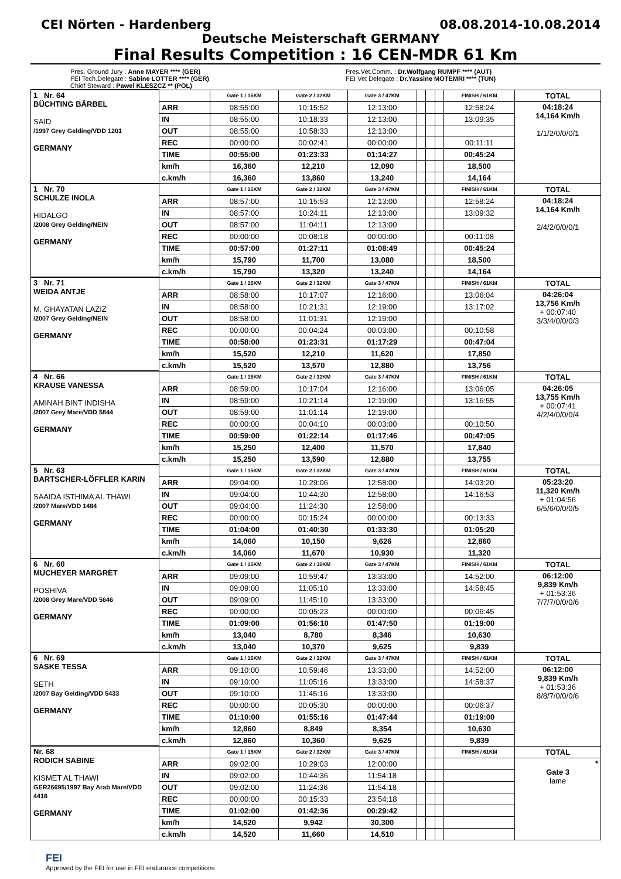CEI Nörten - Hardenberg 08.08.2014-10.08.2014
Deutsche Meisterschaft GERMANY
Final Results Competition : 16 CEN-MDR 61 Km
Pres. Ground Jury : Anne MAYER **** (GER)
FEI Tech.Delegate : Sabine LOTTER **** (GER)
Chief Steward : Pawel KLESZCZ ** (POL)
Pres.Vet.Comm. : Dr.Wolfgang RUMPF **** (AUT)
FEI Vet Delegate : Dr.Yassine MOTEMRI **** (TUN)
| 1 Nr. 64 BÜCHTING BÄRBEL SAID /1997 Grey Gelding/VDD 1201 GERMANY | | Gate 1 / 15KM | Gate 2 / 32KM | Gate 3 / 47KM | | | | FINISH / 61KM | TOTAL |
| | ARR | 08:55:00 | 10:15:52 | 12:13:00 | | | | 12:58:24 | 04:18:24 14,164 Km/h 1/1/2/0/0/0/1 |
| | IN | 08:55:00 | 10:18:33 | 12:13:00 | | | | 13:09:35 | |
| | OUT | 08:55:00 | 10:58:33 | 12:13:00 | | | | | |
| | REC | 00:00:00 | 00:02:41 | 00:00:00 | | | | 00:11:11 | |
| | TIME | 00:55:00 | 01:23:33 | 01:14:27 | | | | 00:45:24 | |
| | km/h | 16,360 | 12,210 | 12,090 | | | | 18,500 | |
| | c.km/h | 16,360 | 13,860 | 13,240 | | | | 14,164 | |
| 1 Nr. 70 SCHULZE INOLA HIDALGO /2008 Grey Gelding/NEIN GERMANY | | Gate 1 / 15KM | Gate 2 / 32KM | Gate 3 / 47KM | | | | FINISH / 61KM | TOTAL |
| | ARR | 08:57:00 | 10:15:53 | 12:13:00 | | | | 12:58:24 | 04:18:24 14,164 Km/h 2/4/2/0/0/0/1 |
| | IN | 08:57:00 | 10:24:11 | 12:13:00 | | | | 13:09:32 | |
| | OUT | 08:57:00 | 11:04:11 | 12:13:00 | | | | | |
| | REC | 00:00:00 | 00:08:18 | 00:00:00 | | | | 00:11:08 | |
| | TIME | 00:57:00 | 01:27:11 | 01:08:49 | | | | 00:45:24 | |
| | km/h | 15,790 | 11,700 | 13,080 | | | | 18,500 | |
| | c.km/h | 15,790 | 13,320 | 13,240 | | | | 14,164 | |
| 3 Nr. 71 WEIDA ANTJE M. GHAYATAN LAZIZ /2007 Grey Gelding/NEIN GERMANY | | Gate 1 / 15KM | Gate 2 / 32KM | Gate 3 / 47KM | | | | FINISH / 61KM | TOTAL |
| | ARR | 08:58:00 | 10:17:07 | 12:16:00 | | | | 13:06:04 | 04:26:04 13,756 Km/h + 00:07:40 3/3/4/0/0/0/3 |
| | IN | 08:58:00 | 10:21:31 | 12:19:00 | | | | 13:17:02 | |
| | OUT | 08:58:00 | 11:01:31 | 12:19:00 | | | | | |
| | REC | 00:00:00 | 00:04:24 | 00:03:00 | | | | 00:10:58 | |
| | TIME | 00:58:00 | 01:23:31 | 01:17:29 | | | | 00:47:04 | |
| | km/h | 15,520 | 12,210 | 11,620 | | | | 17,850 | |
| | c.km/h | 15,520 | 13,570 | 12,880 | | | | 13,756 | |
| 4 Nr. 66 KRAUSE VANESSA AMINAH BINT INDISHA /2007 Grey Mare/VDD 5844 GERMANY | | Gate 1 / 15KM | Gate 2 / 32KM | Gate 3 / 47KM | | | | FINISH / 61KM | TOTAL |
| | ARR | 08:59:00 | 10:17:04 | 12:16:00 | | | | 13:06:05 | 04:26:05 13,755 Km/h + 00:07:41 4/2/4/0/0/0/4 |
| | IN | 08:59:00 | 10:21:14 | 12:19:00 | | | | 13:16:55 | |
| | OUT | 08:59:00 | 11:01:14 | 12:19:00 | | | | | |
| | REC | 00:00:00 | 00:04:10 | 00:03:00 | | | | 00:10:50 | |
| | TIME | 00:59:00 | 01:22:14 | 01:17:46 | | | | 00:47:05 | |
| | km/h | 15,250 | 12,400 | 11,570 | | | | 17,840 | |
| | c.km/h | 15,250 | 13,590 | 12,880 | | | | 13,755 | |
| 5 Nr. 63 BARTSCHER-LÖFFLER KARIN SAAIDA ISTHIMA AL THAWI /2007 Mare/VDD 1484 GERMANY | | Gate 1 / 15KM | Gate 2 / 32KM | Gate 3 / 47KM | | | | FINISH / 61KM | TOTAL |
| | ARR | 09:04:00 | 10:29:06 | 12:58:00 | | | | 14:03:20 | 05:23:20 11,320 Km/h + 01:04:56 6/5/6/0/0/0/5 |
| | IN | 09:04:00 | 10:44:30 | 12:58:00 | | | | 14:16:53 | |
| | OUT | 09:04:00 | 11:24:30 | 12:58:00 | | | | | |
| | REC | 00:00:00 | 00:15:24 | 00:00:00 | | | | 00:13:33 | |
| | TIME | 01:04:00 | 01:40:30 | 01:33:30 | | | | 01:05:20 | |
| | km/h | 14,060 | 10,150 | 9,626 | | | | 12,860 | |
| | c.km/h | 14,060 | 11,670 | 10,930 | | | | 11,320 | |
| 6 Nr. 60 MUCHEYER MARGRET POSHIVA /2008 Grey Mare/VDD 5646 GERMANY | | Gate 1 / 15KM | Gate 2 / 32KM | Gate 3 / 47KM | | | | FINISH / 61KM | TOTAL |
| | ARR | 09:09:00 | 10:59:47 | 13:33:00 | | | | 14:52:00 | 06:12:00 9,839 Km/h + 01:53:36 7/7/7/0/0/0/6 |
| | IN | 09:09:00 | 11:05:10 | 13:33:00 | | | | 14:58:45 | |
| | OUT | 09:09:00 | 11:45:10 | 13:33:00 | | | | | |
| | REC | 00:00:00 | 00:05:23 | 00:00:00 | | | | 00:06:45 | |
| | TIME | 01:09:00 | 01:56:10 | 01:47:50 | | | | 01:19:00 | |
| | km/h | 13,040 | 8,780 | 8,346 | | | | 10,630 | |
| | c.km/h | 13,040 | 10,370 | 9,625 | | | | 9,839 | |
| 6 Nr. 69 SASKE TESSA SETH /2007 Bay Gelding/VDD 5433 GERMANY | | Gate 1 / 15KM | Gate 2 / 32KM | Gate 3 / 47KM | | | | FINISH / 61KM | TOTAL |
| | ARR | 09:10:00 | 10:59:46 | 13:33:00 | | | | 14:52:00 | 06:12:00 9,839 Km/h + 01:53:36 8/8/7/0/0/0/6 |
| | IN | 09:10:00 | 11:05:16 | 13:33:00 | | | | 14:58:37 | |
| | OUT | 09:10:00 | 11:45:16 | 13:33:00 | | | | | |
| | REC | 00:00:00 | 00:05:30 | 00:00:00 | | | | 00:06:37 | |
| | TIME | 01:10:00 | 01:55:16 | 01:47:44 | | | | 01:19:00 | |
| | km/h | 12,860 | 8,849 | 8,354 | | | | 10,630 | |
| | c.km/h | 12,860 | 10,360 | 9,625 | | | | 9,839 | |
| Nr. 68 RODICH SABINE KISMET AL THAWI GER26695/1997 Bay Arab Mare/VDD 4418 GERMANY | | Gate 1 / 15KM | Gate 2 / 32KM | Gate 3 / 47KM | | | | FINISH / 61KM | TOTAL |
| | ARR | 09:02:00 | 10:29:03 | 12:00:00 | | | | | * Gate 3 lame |
| | IN | 09:02:00 | 10:44:36 | 11:54:18 | | | | | |
| | OUT | 09:02:00 | 11:24:36 | 11:54:18 | | | | | |
| | REC | 00:00:00 | 00:15:33 | 23:54:18 | | | | | |
| | TIME | 01:02:00 | 01:42:36 | 00:29:42 | | | | | |
| | km/h | 14,520 | 9,942 | 30,300 | | | | | |
| | c.km/h | 14,520 | 11,660 | 14,510 | | | | | |
FEI
Approved by the FEI for use in FEI endurance competitions